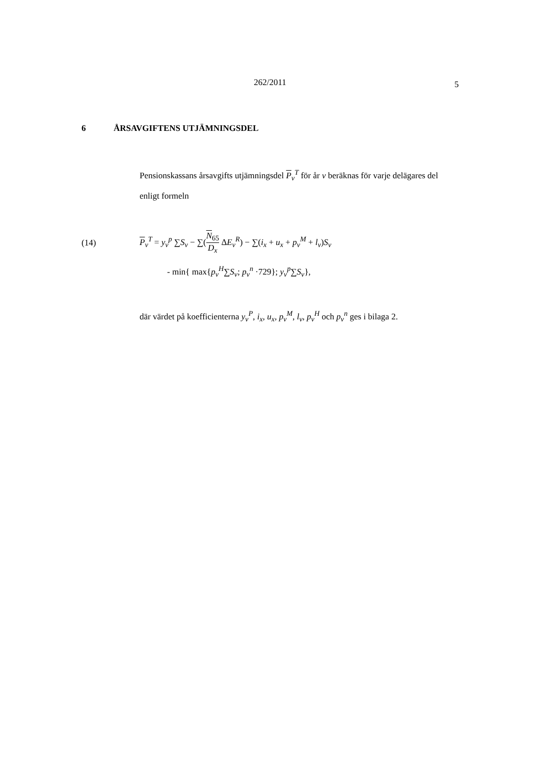262/2011
5
6 ÅRSAVGIFTENS UTJÄMNINGSDEL
Pensionskassans årsavgifts utjämningsdel P<sub>v</sub><sup>T</sup> för år v beräknas för varje delägares del enligt formeln
(14)
P<sub>v</sub><sup>T</sup> = y<sub>v</sub><sup>p</sup> ∑S<sub>v</sub> − ∑(N<sub>65</sub> D<sub>x</sub> ΔE<sub>v</sub><sup>R</sup>) − ∑(i<sub>x</sub> + u<sub>x</sub> + p<sub>v</sub><sup>M</sup> + l<sub>v</sub>)S<sub>v</sub>
- min{ max{p<sub>v</sub><sup>H</sup>∑S<sub>v</sub>; p<sub>v</sub><sup>n</sup> ·729}; y<sub>v</sub><sup>p</sup>∑S<sub>v</sub>},
där värdet på koefficienterna y<sub>v</sub><sup>P</sup>, i<sub>x</sub>, u<sub>x</sub>, p<sub>v</sub><sup>M</sup>, l<sub>v</sub>, p<sub>v</sub><sup>H</sup> och p<sub>v</sub><sup>n</sup> ges i bilaga 2.